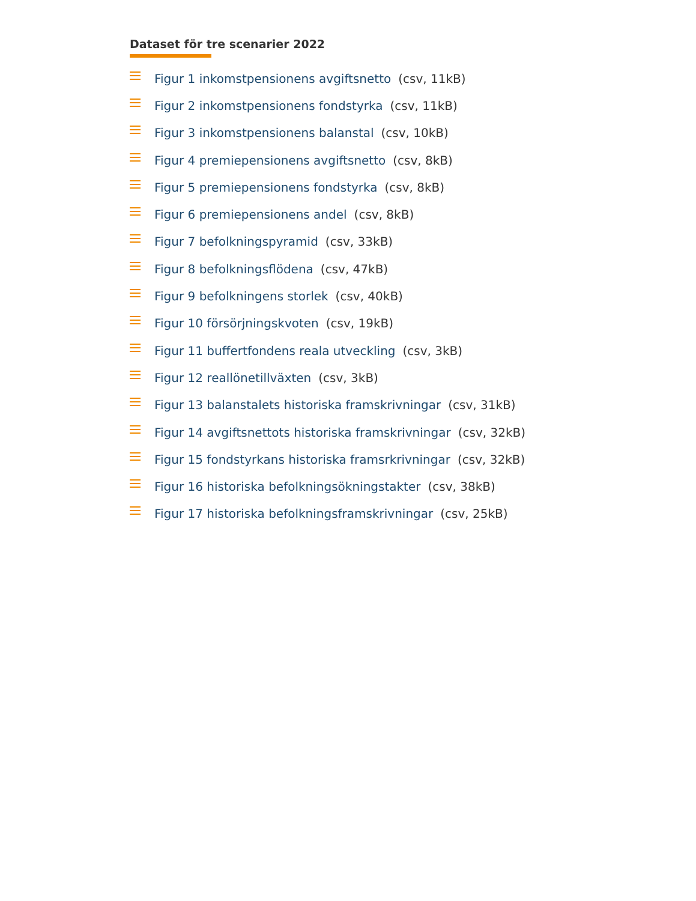Dataset för tre scenarier 2022
Figur 1 inkomstpensionens avgiftsnetto (csv, 11kB)
Figur 2 inkomstpensionens fondstyrka (csv, 11kB)
Figur 3 inkomstpensionens balanstal (csv, 10kB)
Figur 4 premiepensionens avgiftsnetto (csv, 8kB)
Figur 5 premiepensionens fondstyrka (csv, 8kB)
Figur 6 premiepensionens andel (csv, 8kB)
Figur 7 befolkningspyramid (csv, 33kB)
Figur 8 befolkningsflödena (csv, 47kB)
Figur 9 befolkningens storlek (csv, 40kB)
Figur 10 försörjningskvoten (csv, 19kB)
Figur 11 buffertfondens reala utveckling (csv, 3kB)
Figur 12 reallönetillväxten (csv, 3kB)
Figur 13 balanstalets historiska framskrivningar (csv, 31kB)
Figur 14 avgiftsnettots historiska framskrivningar (csv, 32kB)
Figur 15 fondstyrkans historiska framsrkrivningar (csv, 32kB)
Figur 16 historiska befolkningsökningstakter (csv, 38kB)
Figur 17 historiska befolkningsframskrivningar (csv, 25kB)